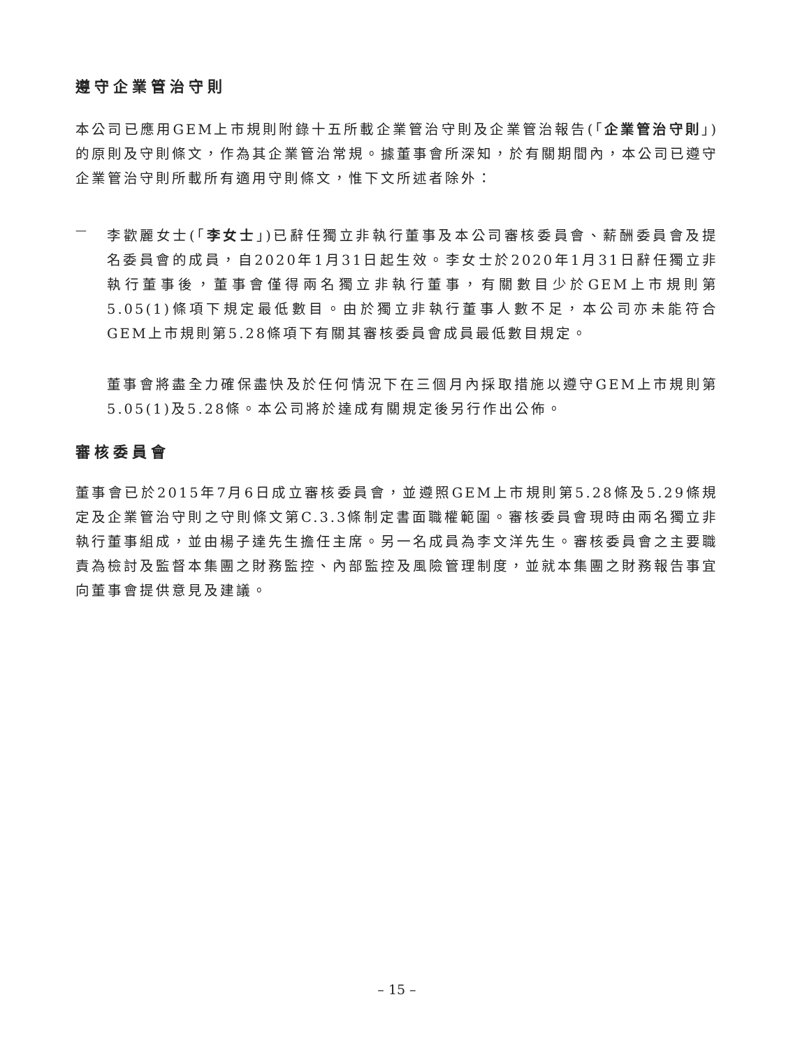遵守企業管治守則
本公司已應用GEM上市規則附錄十五所載企業管治守則及企業管治報告(「企業管治守則」)的原則及守則條文，作為其企業管治常規。據董事會所深知，於有關期間內，本公司已遵守企業管治守則所載所有適用守則條文，惟下文所述者除外：
—
李歡麗女士(「李女士」)已辭任獨立非執行董事及本公司審核委員會、薪酬委員會及提名委員會的成員，自2020年1月31日起生效。李女士於2020年1月31日辭任獨立非執行董事後，董事會僅得兩名獨立非執行董事，有關數目少於GEM上市規則第5.05(1)條項下規定最低數目。由於獨立非執行董事人數不足，本公司亦未能符合GEM上市規則第5.28條項下有關其審核委員會成員最低數目規定。
董事會將盡全力確保盡快及於任何情況下在三個月內採取措施以遵守GEM上市規則第5.05(1)及5.28條。本公司將於達成有關規定後另行作出公佈。
審核委員會
董事會已於2015年7月6日成立審核委員會，並遵照GEM上市規則第5.28條及5.29條規定及企業管治守則之守則條文第C.3.3條制定書面職權範圍。審核委員會現時由兩名獨立非執行董事組成，並由楊子達先生擔任主席。另一名成員為李文洋先生。審核委員會之主要職責為檢討及監督本集團之財務監控、內部監控及風險管理制度，並就本集團之財務報告事宜向董事會提供意見及建議。
– 15 –